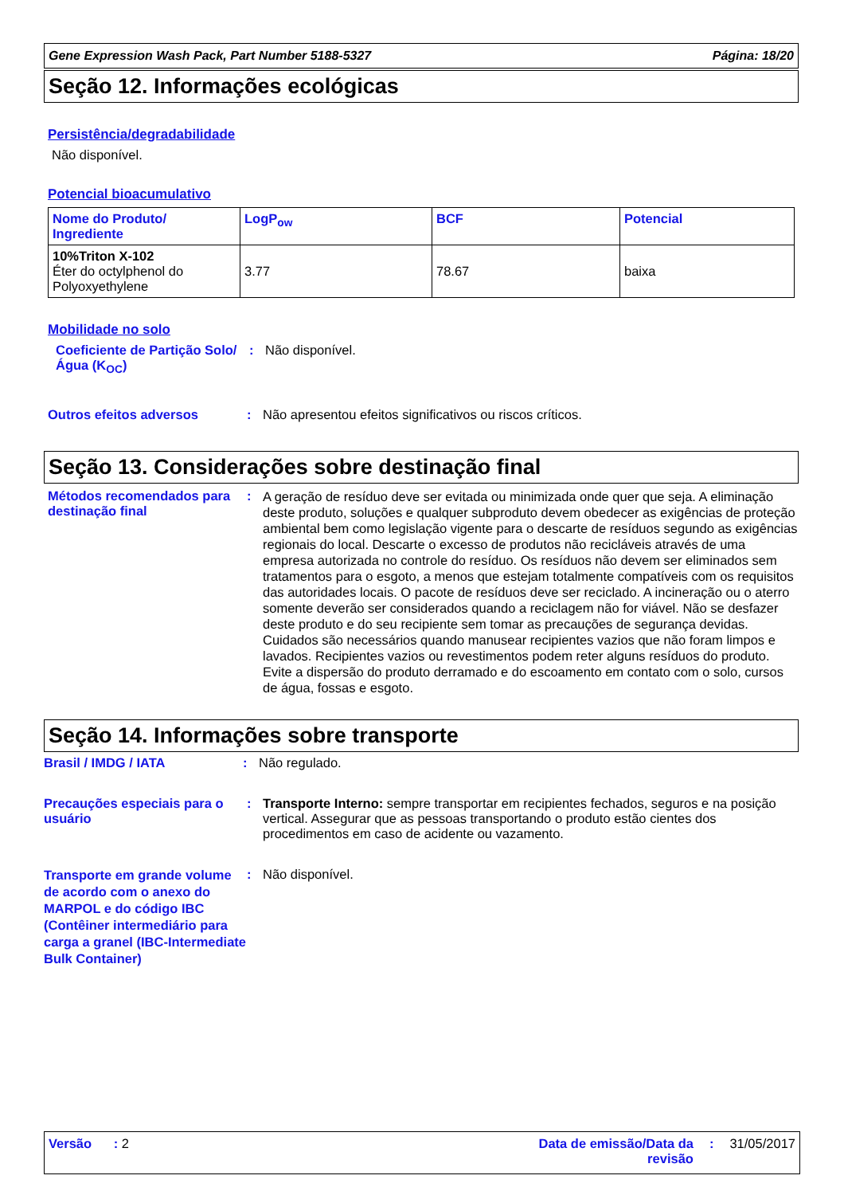Gene Expression Wash Pack, Part Number 5188-5327 Página: 18/20
Seção 12. Informações ecológicas
Persistência/degradabilidade
Não disponível.
Potencial bioacumulativo
| Nome do Produto/ Ingrediente | LogP<sub>ow</sub> | BCF | Potencial |
| 10%Triton X-102 Éter do octylphenol do Polyoxyethylene | 3.77 | 78.67 | baixa |
Mobilidade no solo
Coeficiente de Partição Solo/Água (K<sub>OC</sub>)
: Não disponível.
Outros efeitos adversos : Não apresentou efeitos significativos ou riscos críticos.
Seção 13. Considerações sobre destinação final
Métodos recomendados para destinação final
:
A geração de resíduo deve ser evitada ou minimizada onde quer que seja. A eliminação deste produto, soluções e qualquer subproduto devem obedecer as exigências de proteção ambiental bem como legislação vigente para o descarte de resíduos segundo as exigências regionais do local. Descarte o excesso de produtos não recicláveis através de uma empresa autorizada no controle do resíduo. Os resíduos não devem ser eliminados sem tratamentos para o esgoto, a menos que estejam totalmente compatíveis com os requisitos das autoridades locais. O pacote de resíduos deve ser reciclado. A incineração ou o aterro somente deverão ser considerados quando a reciclagem não for viável. Não se desfazer deste produto e do seu recipiente sem tomar as precauções de segurança devidas. Cuidados são necessários quando manusear recipientes vazios que não foram limpos e lavados. Recipientes vazios ou revestimentos podem reter alguns resíduos do produto. Evite a dispersão do produto derramado e do escoamento em contato com o solo, cursos de água, fossas e esgoto.
Seção 14. Informações sobre transporte
Brasil / IMDG / IATA : Não regulado.
Precauções especiais para o usuário
: Transporte Interno: sempre transportar em recipientes fechados, seguros e na posição vertical. Assegurar que as pessoas transportando o produto estão cientes dos procedimentos em caso de acidente ou vazamento.
Transporte em grande volume de acordo com o anexo do MARPOL e do código IBC (Contêiner intermediário para carga a granel (IBC-Intermediate Bulk Container)
: Não disponível.
Versão : 2 Data de emissão/Data da revisão: 31/05/2017